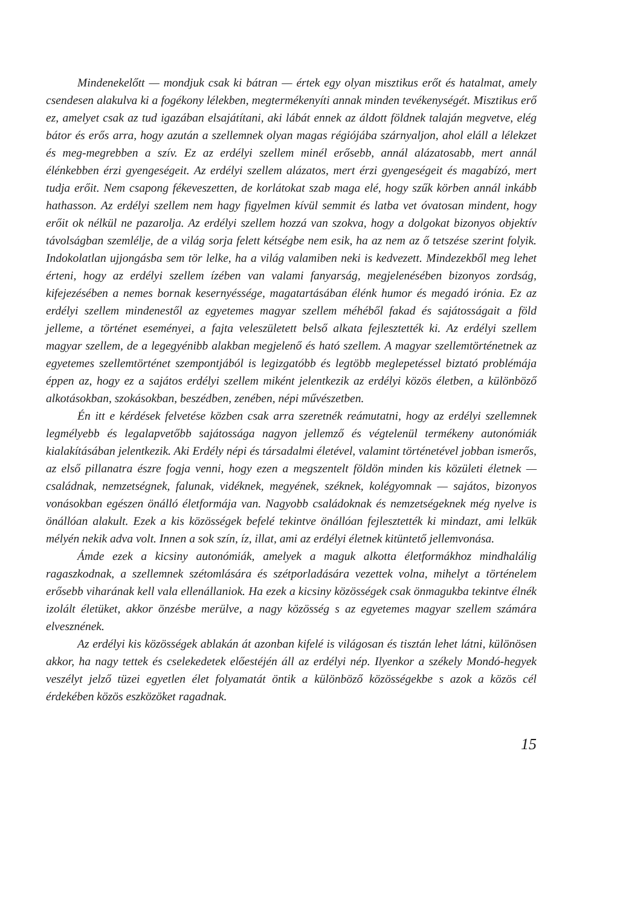Mindenekelőtt — mondjuk csak ki bátran — értek egy olyan misztikus erőt és hatalmat, amely csendesen alakulva ki a fogékony lélekben, megtermékenyíti annak minden tevékenységét. Misztikus erő ez, amelyet csak az tud igazában elsajátítani, aki lábát ennek az áldott földnek talaján megvetve, elég bátor és erős arra, hogy azután a szellemnek olyan magas régiójába szárnyaljon, ahol eláll a lélekzet és meg-megrebben a szív. Ez az erdélyi szellem minél erősebb, annál alázatosabb, mert annál élénkebben érzi gyengeségeit. Az erdélyi szellem alázatos, mert érzi gyengeségeit és magabízó, mert tudja erőit. Nem csapong fékeveszetten, de korlátokat szab maga elé, hogy szűk körben annál inkább hathasson. Az erdélyi szellem nem hagy figyelmen kívül semmit és latba vet óvatosan mindent, hogy erőit ok nélkül ne pazarolja. Az erdélyi szellem hozzá van szokva, hogy a dolgokat bizonyos objektív távolságban szemlélje, de a világ sorja felett kétségbe nem esik, ha az nem az ő tetszése szerint folyik. Indokolatlan ujjongásba sem tör lelke, ha a világ valamiben neki is kedvezett. Mindezekből meg lehet érteni, hogy az erdélyi szellem ízében van valami fanyarság, megjelenésében bizonyos zordság, kifejezésében a nemes bornak kesernyéssége, magatartásában élénk humor és megadó irónia. Ez az erdélyi szellem mindenestől az egyetemes magyar szellem méhéből fakad és sajátosságait a föld jelleme, a történet eseményei, a fajta veleszületett belső alkata fejlesztették ki. Az erdélyi szellem magyar szellem, de a legegyénibb alakban megjelenő és ható szellem. A magyar szellemtörténetnek az egyetemes szellemtörténet szempontjából is legizgatóbb és legtöbb meglepetéssel biztató problémája éppen az, hogy ez a sajátos erdélyi szellem miként jelentkezik az erdélyi közös életben, a különböző alkotásokban, szokásokban, beszédben, zenében, népi művészetben.
Én itt e kérdések felvetése közben csak arra szeretnék reámutatni, hogy az erdélyi szellemnek legmélyebb és legalapvetőbb sajátossága nagyon jellemző és végtelenül termékeny autonómiák kialakításában jelentkezik. Aki Erdély népi és társadalmi életével, valamint történetével jobban ismerős, az első pillanatra észre fogja venni, hogy ezen a megszentelt földön minden kis közületi életnek — családnak, nemzetségnek, falunak, vidéknek, megyének, széknek, kolégyomnak — sajátos, bizonyos vonásokban egészen önálló életformája van. Nagyobb családoknak és nemzetségeknek még nyelve is önállóan alakult. Ezek a kis közösségek befelé tekintve önállóan fejlesztették ki mindazt, ami lelkük mélyén nekik adva volt. Innen a sok szín, íz, illat, ami az erdélyi életnek kitüntető jellemvonása.
Ámde ezek a kicsiny autonómiák, amelyek a maguk alkotta életformákhoz mindhalálig ragaszkodnak, a szellemnek szétomlására és szétporladására vezettek volna, mihelyt a történelem erősebb viharának kell vala ellenállaniok. Ha ezek a kicsiny közösségek csak önmagukba tekintve élnék izolált életüket, akkor önzésbe merülve, a nagy közösség s az egyetemes magyar szellem számára elvesznének.
Az erdélyi kis közösségek ablakán át azonban kifelé is világosan és tisztán lehet látni, különösen akkor, ha nagy tettek és cselekedetek előestéjén áll az erdélyi nép. Ilyenkor a székely Mondó-hegyek veszélyt jelző tüzei egyetlen élet folyamatát öntik a különböző közösségekbe s azok a közös cél érdekében közös eszközöket ragadnak.
15